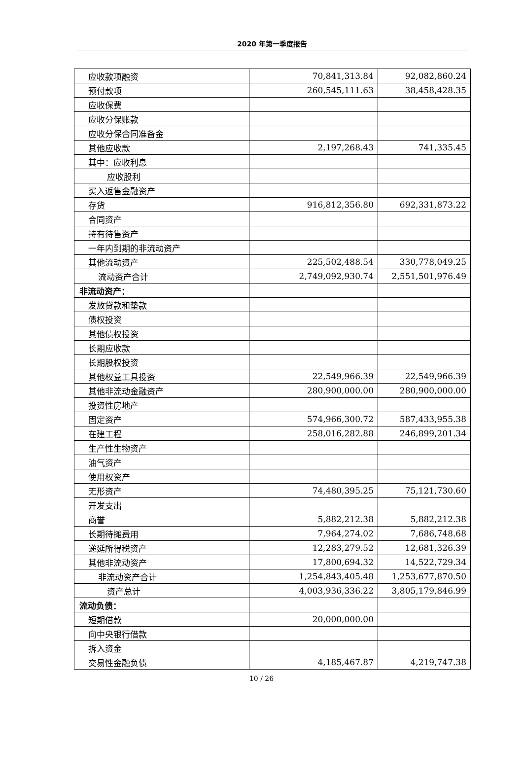2020 年第一季度报告
| 应收款项融资 | 70,841,313.84 | 92,082,860.24 |
| 预付款项 | 260,545,111.63 | 38,458,428.35 |
| 应收保费 | | |
| 应收分保账款 | | |
| 应收分保合同准备金 | | |
| 其他应收款 | 2,197,268.43 | 741,335.45 |
| 其中：应收利息 | | |
| 应收股利 | | |
| 买入返售金融资产 | | |
| 存货 | 916,812,356.80 | 692,331,873.22 |
| 合同资产 | | |
| 持有待售资产 | | |
| 一年内到期的非流动资产 | | |
| 其他流动资产 | 225,502,488.54 | 330,778,049.25 |
| 流动资产合计 | 2,749,092,930.74 | 2,551,501,976.49 |
| 非流动资产： | | |
| 发放贷款和垫款 | | |
| 债权投资 | | |
| 其他债权投资 | | |
| 长期应收款 | | |
| 长期股权投资 | | |
| 其他权益工具投资 | 22,549,966.39 | 22,549,966.39 |
| 其他非流动金融资产 | 280,900,000.00 | 280,900,000.00 |
| 投资性房地产 | | |
| 固定资产 | 574,966,300.72 | 587,433,955.38 |
| 在建工程 | 258,016,282.88 | 246,899,201.34 |
| 生产性生物资产 | | |
| 油气资产 | | |
| 使用权资产 | | |
| 无形资产 | 74,480,395.25 | 75,121,730.60 |
| 开发支出 | | |
| 商誉 | 5,882,212.38 | 5,882,212.38 |
| 长期待摊费用 | 7,964,274.02 | 7,686,748.68 |
| 递延所得税资产 | 12,283,279.52 | 12,681,326.39 |
| 其他非流动资产 | 17,800,694.32 | 14,522,729.34 |
| 非流动资产合计 | 1,254,843,405.48 | 1,253,677,870.50 |
| 资产总计 | 4,003,936,336.22 | 3,805,179,846.99 |
| 流动负债： | | |
| 短期借款 | 20,000,000.00 | |
| 向中央银行借款 | | |
| 拆入资金 | | |
| 交易性金融负债 | 4,185,467.87 | 4,219,747.38 |
10 / 26